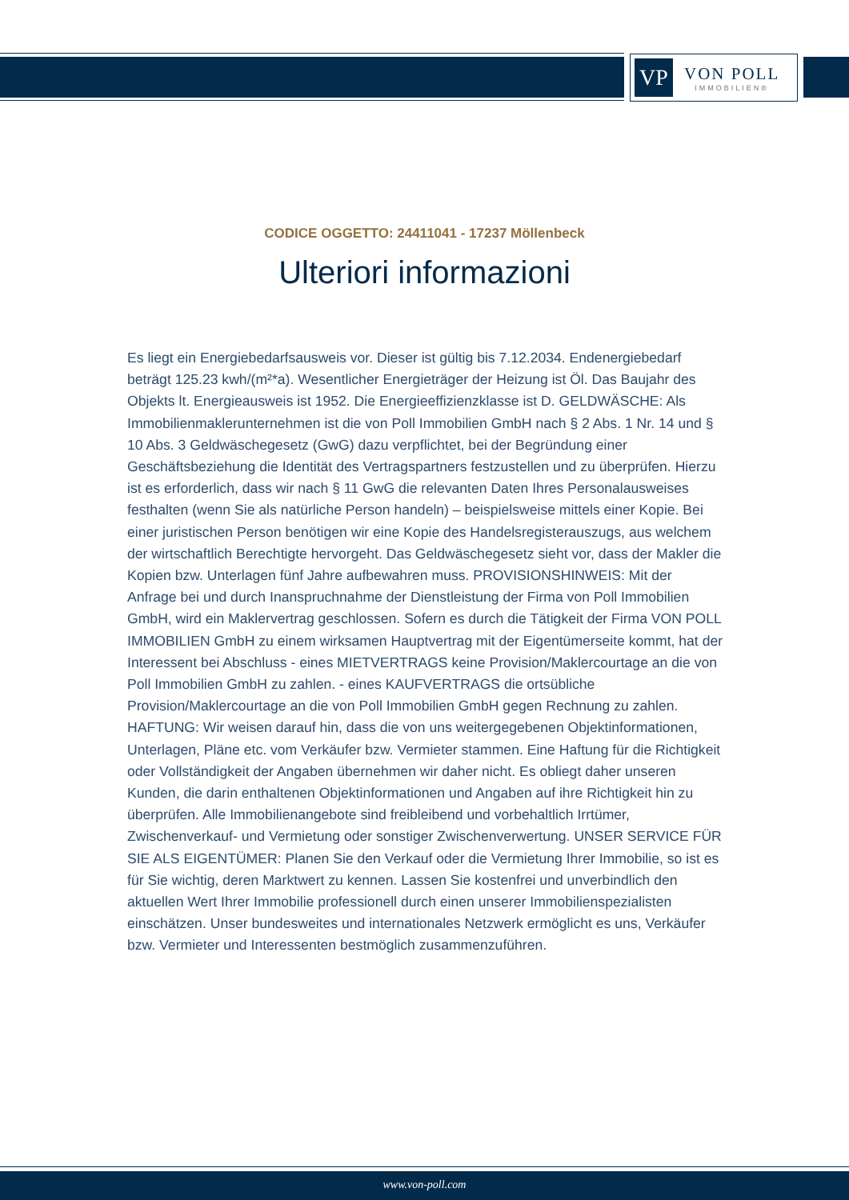VP
VON POLL
IMMOBILIEN®
CODICE OGGETTO: 24411041 - 17237 Möllenbeck
Ulteriori informazioni
Es liegt ein Energiebedarfsausweis vor. Dieser ist gültig bis 7.12.2034. Endenergiebedarf beträgt 125.23 kwh/(m²*a). Wesentlicher Energieträger der Heizung ist Öl. Das Baujahr des Objekts lt. Energieausweis ist 1952. Die Energieeffizienzklasse ist D. GELDWÄSCHE: Als Immobilienmaklerunternehmen ist die von Poll Immobilien GmbH nach § 2 Abs. 1 Nr. 14 und § 10 Abs. 3 Geldwäschegesetz (GwG) dazu verpflichtet, bei der Begründung einer Geschäftsbeziehung die Identität des Vertragspartners festzustellen und zu überprüfen. Hierzu ist es erforderlich, dass wir nach § 11 GwG die relevanten Daten Ihres Personalausweises festhalten (wenn Sie als natürliche Person handeln) – beispielsweise mittels einer Kopie. Bei einer juristischen Person benötigen wir eine Kopie des Handelsregisterauszugs, aus welchem der wirtschaftlich Berechtigte hervorgeht. Das Geldwäschegesetz sieht vor, dass der Makler die Kopien bzw. Unterlagen fünf Jahre aufbewahren muss. PROVISIONSHINWEIS: Mit der Anfrage bei und durch Inanspruchnahme der Dienstleistung der Firma von Poll Immobilien GmbH, wird ein Maklervertrag geschlossen. Sofern es durch die Tätigkeit der Firma VON POLL IMMOBILIEN GmbH zu einem wirksamen Hauptvertrag mit der Eigentümerseite kommt, hat der Interessent bei Abschluss - eines MIETVERTRAGS keine Provision/Maklercourtage an die von Poll Immobilien GmbH zu zahlen. - eines KAUFVERTRAGS die ortsübliche Provision/Maklercourtage an die von Poll Immobilien GmbH gegen Rechnung zu zahlen. HAFTUNG: Wir weisen darauf hin, dass die von uns weitergegebenen Objektinformationen, Unterlagen, Pläne etc. vom Verkäufer bzw. Vermieter stammen. Eine Haftung für die Richtigkeit oder Vollständigkeit der Angaben übernehmen wir daher nicht. Es obliegt daher unseren Kunden, die darin enthaltenen Objektinformationen und Angaben auf ihre Richtigkeit hin zu überprüfen. Alle Immobilienangebote sind freibleibend und vorbehaltlich Irrtümer, Zwischenverkauf- und Vermietung oder sonstiger Zwischenverwertung. UNSER SERVICE FÜR SIE ALS EIGENTÜMER: Planen Sie den Verkauf oder die Vermietung Ihrer Immobilie, so ist es für Sie wichtig, deren Marktwert zu kennen. Lassen Sie kostenfrei und unverbindlich den aktuellen Wert Ihrer Immobilie professionell durch einen unserer Immobilienspezialisten einschätzen. Unser bundesweites und internationales Netzwerk ermöglicht es uns, Verkäufer bzw. Vermieter und Interessenten bestmöglich zusammenzuführen.
www.von-poll.com